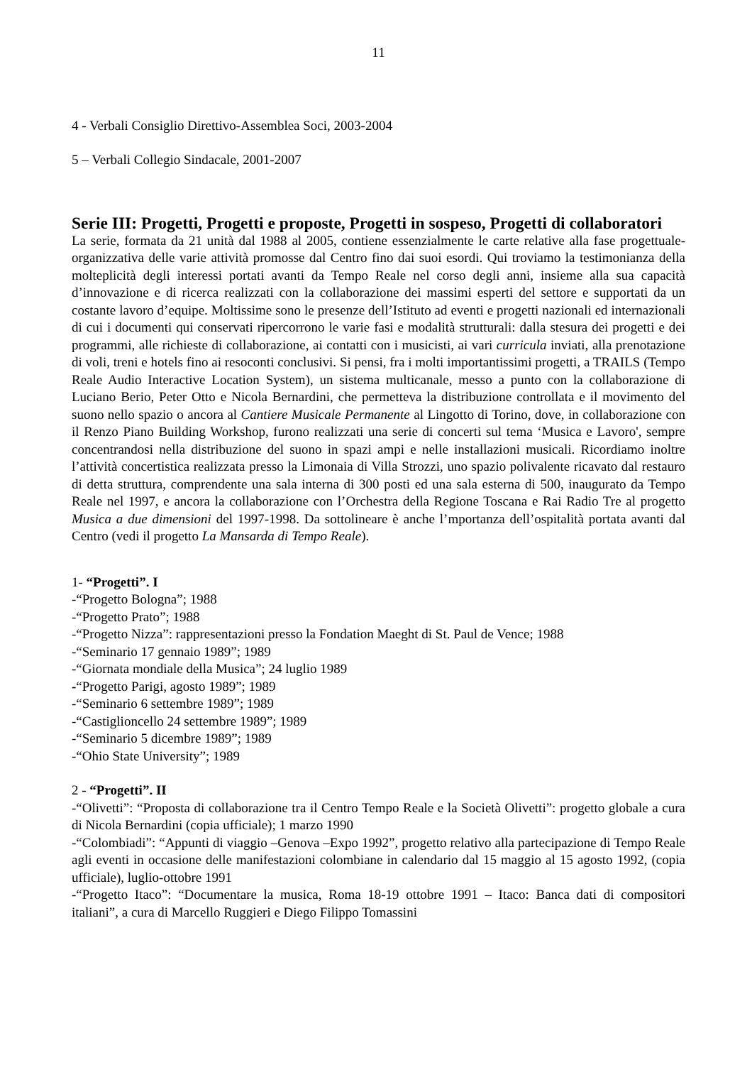11
4 - Verbali Consiglio Direttivo-Assemblea Soci, 2003-2004
5 – Verbali Collegio Sindacale, 2001-2007
Serie III: Progetti, Progetti e proposte, Progetti in sospeso, Progetti di collaboratori
La serie, formata da 21 unità dal 1988 al 2005, contiene essenzialmente le carte relative alla fase progettuale-organizzativa delle varie attività promosse dal Centro fino dai suoi esordi. Qui troviamo la testimonianza della molteplicità degli interessi portati avanti da Tempo Reale nel corso degli anni, insieme alla sua capacità d’innovazione e di ricerca realizzati con la collaborazione dei massimi esperti del settore e supportati da un costante lavoro d’equipe. Moltissime sono le presenze dell’Istituto ad eventi e progetti nazionali ed internazionali di cui i documenti qui conservati ripercorrono le varie fasi e modalità strutturali: dalla stesura dei progetti e dei programmi, alle richieste di collaborazione, ai contatti con i musicisti, ai vari curricula inviati, alla prenotazione di voli, treni e hotels fino ai resoconti conclusivi. Si pensi, fra i molti importantissimi progetti, a TRAILS (Tempo Reale Audio Interactive Location System), un sistema multicanale, messo a punto con la collaborazione di Luciano Berio, Peter Otto e Nicola Bernardini, che permetteva la distribuzione controllata e il movimento del suono nello spazio o ancora al Cantiere Musicale Permanente al Lingotto di Torino, dove, in collaborazione con il Renzo Piano Building Workshop, furono realizzati una serie di concerti sul tema ‘Musica e Lavoro', sempre concentrandosi nella distribuzione del suono in spazi ampi e nelle installazioni musicali. Ricordiamo inoltre l’attività concertistica realizzata presso la Limonaia di Villa Strozzi, uno spazio polivalente ricavato dal restauro di detta struttura, comprendente una sala interna di 300 posti ed una sala esterna di 500, inaugurato da Tempo Reale nel 1997, e ancora la collaborazione con l’Orchestra della Regione Toscana e Rai Radio Tre al progetto Musica a due dimensioni del 1997-1998. Da sottolineare è anche l’mportanza dell’ospitalità portata avanti dal Centro (vedi il progetto La Mansarda di Tempo Reale).
1- “Progetti”. I
-“Progetto Bologna”; 1988
-“Progetto Prato”; 1988
-“Progetto Nizza”: rappresentazioni presso la Fondation Maeght di St. Paul de Vence; 1988
-“Seminario 17 gennaio 1989”; 1989
-“Giornata mondiale della Musica”; 24 luglio 1989
-“Progetto Parigi, agosto 1989”; 1989
-“Seminario 6 settembre 1989”; 1989
-“Castiglioncello 24 settembre 1989”; 1989
-“Seminario 5 dicembre 1989”; 1989
-“Ohio State University”; 1989
2 - “Progetti”. II
-“Olivetti”: “Proposta di collaborazione tra il Centro Tempo Reale e la Società Olivetti”: progetto globale a cura di Nicola Bernardini (copia ufficiale); 1 marzo 1990
-“Colombiadi”: “Appunti di viaggio –Genova –Expo 1992”, progetto relativo alla partecipazione di Tempo Reale agli eventi in occasione delle manifestazioni colombiane in calendario dal 15 maggio al 15 agosto 1992, (copia ufficiale), luglio-ottobre 1991
-“Progetto Itaco”: “Documentare la musica, Roma 18-19 ottobre 1991 – Itaco: Banca dati di compositori italiani”, a cura di Marcello Ruggieri e Diego Filippo Tomassini